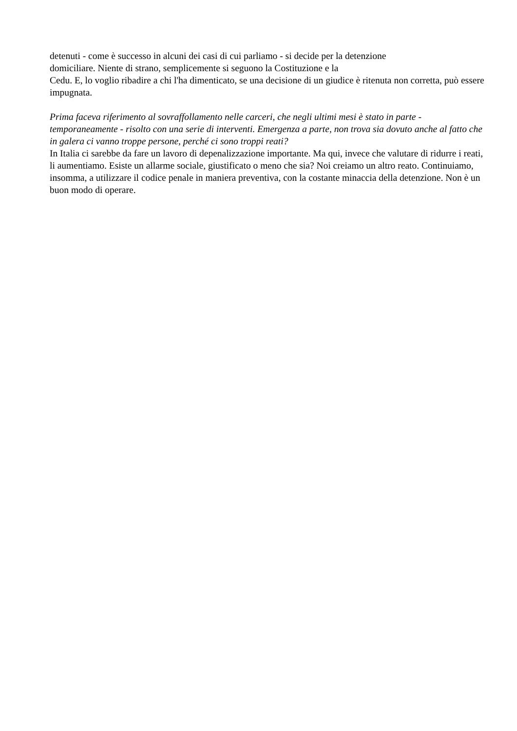detenuti - come è successo in alcuni dei casi di cui parliamo - si decide per la detenzione
domiciliare. Niente di strano, semplicemente si seguono la Costituzione e la
Cedu. E, lo voglio ribadire a chi l'ha dimenticato, se una decisione di un giudice è ritenuta non corretta, può essere impugnata.
Prima faceva riferimento al sovraffollamento nelle carceri, che negli ultimi mesi è stato in parte - temporaneamente - risolto con una serie di interventi. Emergenza a parte, non trova sia dovuto anche al fatto che in galera ci vanno troppe persone, perché ci sono troppi reati?
In Italia ci sarebbe da fare un lavoro di depenalizzazione importante. Ma qui, invece che valutare di ridurre i reati, li aumentiamo. Esiste un allarme sociale, giustificato o meno che sia? Noi creiamo un altro reato. Continuiamo, insomma, a utilizzare il codice penale in maniera preventiva, con la costante minaccia della detenzione. Non è un buon modo di operare.